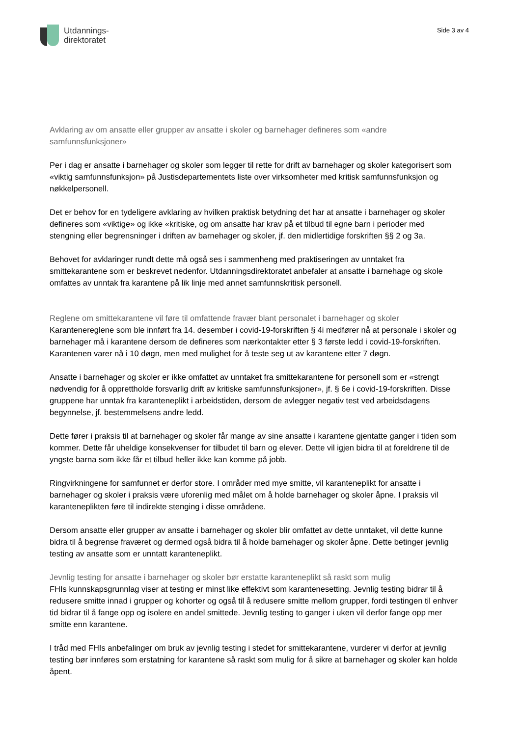Utdannings-
direktoratet
Side 3 av 4
Avklaring av om ansatte eller grupper av ansatte i skoler og barnehager defineres som «andre samfunnsfunksjoner»
Per i dag er ansatte i barnehager og skoler som legger til rette for drift av barnehager og skoler kategorisert som «viktig samfunnsfunksjon» på Justisdepartementets liste over virksomheter med kritisk samfunnsfunksjon og nøkkelpersonell.
Det er behov for en tydeligere avklaring av hvilken praktisk betydning det har at ansatte i barnehager og skoler defineres som «viktige» og ikke «kritiske, og om ansatte har krav på et tilbud til egne barn i perioder med stengning eller begrensninger i driften av barnehager og skoler, jf. den midlertidige forskriften §§ 2 og 3a.
Behovet for avklaringer rundt dette må også ses i sammenheng med praktiseringen av unntaket fra smittekarantene som er beskrevet nedenfor. Utdanningsdirektoratet anbefaler at ansatte i barnehage og skole omfattes av unntak fra karantene på lik linje med annet samfunnskritisk personell.
Reglene om smittekarantene vil føre til omfattende fravær blant personalet i barnehager og skoler
Karantenereglene som ble innført fra 14. desember i covid-19-forskriften § 4i medfører nå at personale i skoler og barnehager må i karantene dersom de defineres som nærkontakter etter § 3 første ledd i covid-19-forskriften. Karantenen varer nå i 10 døgn, men med mulighet for å teste seg ut av karantene etter 7 døgn.
Ansatte i barnehager og skoler er ikke omfattet av unntaket fra smittekarantene for personell som er «strengt nødvendig for å opprettholde forsvarlig drift av kritiske samfunnsfunksjoner», jf. § 6e i covid-19-forskriften. Disse gruppene har unntak fra karanteneplikt i arbeidstiden, dersom de avlegger negativ test ved arbeidsdagens begynnelse, jf. bestemmelsens andre ledd.
Dette fører i praksis til at barnehager og skoler får mange av sine ansatte i karantene gjentatte ganger i tiden som kommer. Dette får uheldige konsekvenser for tilbudet til barn og elever. Dette vil igjen bidra til at foreldrene til de yngste barna som ikke får et tilbud heller ikke kan komme på jobb.
Ringvirkningene for samfunnet er derfor store. I områder med mye smitte, vil karanteneplikt for ansatte i barnehager og skoler i praksis være uforenlig med målet om å holde barnehager og skoler åpne. I praksis vil karanteneplikten føre til indirekte stenging i disse områdene.
Dersom ansatte eller grupper av ansatte i barnehager og skoler blir omfattet av dette unntaket, vil dette kunne bidra til å begrense fraværet og dermed også bidra til å holde barnehager og skoler åpne. Dette betinger jevnlig testing av ansatte som er unntatt karanteneplikt.
Jevnlig testing for ansatte i barnehager og skoler bør erstatte karanteneplikt så raskt som mulig
FHIs kunnskapsgrunnlag viser at testing er minst like effektivt som karantenesetting. Jevnlig testing bidrar til å redusere smitte innad i grupper og kohorter og også til å redusere smitte mellom grupper, fordi testingen til enhver tid bidrar til å fange opp og isolere en andel smittede. Jevnlig testing to ganger i uken vil derfor fange opp mer smitte enn karantene.
I tråd med FHIs anbefalinger om bruk av jevnlig testing i stedet for smittekarantene, vurderer vi derfor at jevnlig testing bør innføres som erstatning for karantene så raskt som mulig for å sikre at barnehager og skoler kan holde åpent.